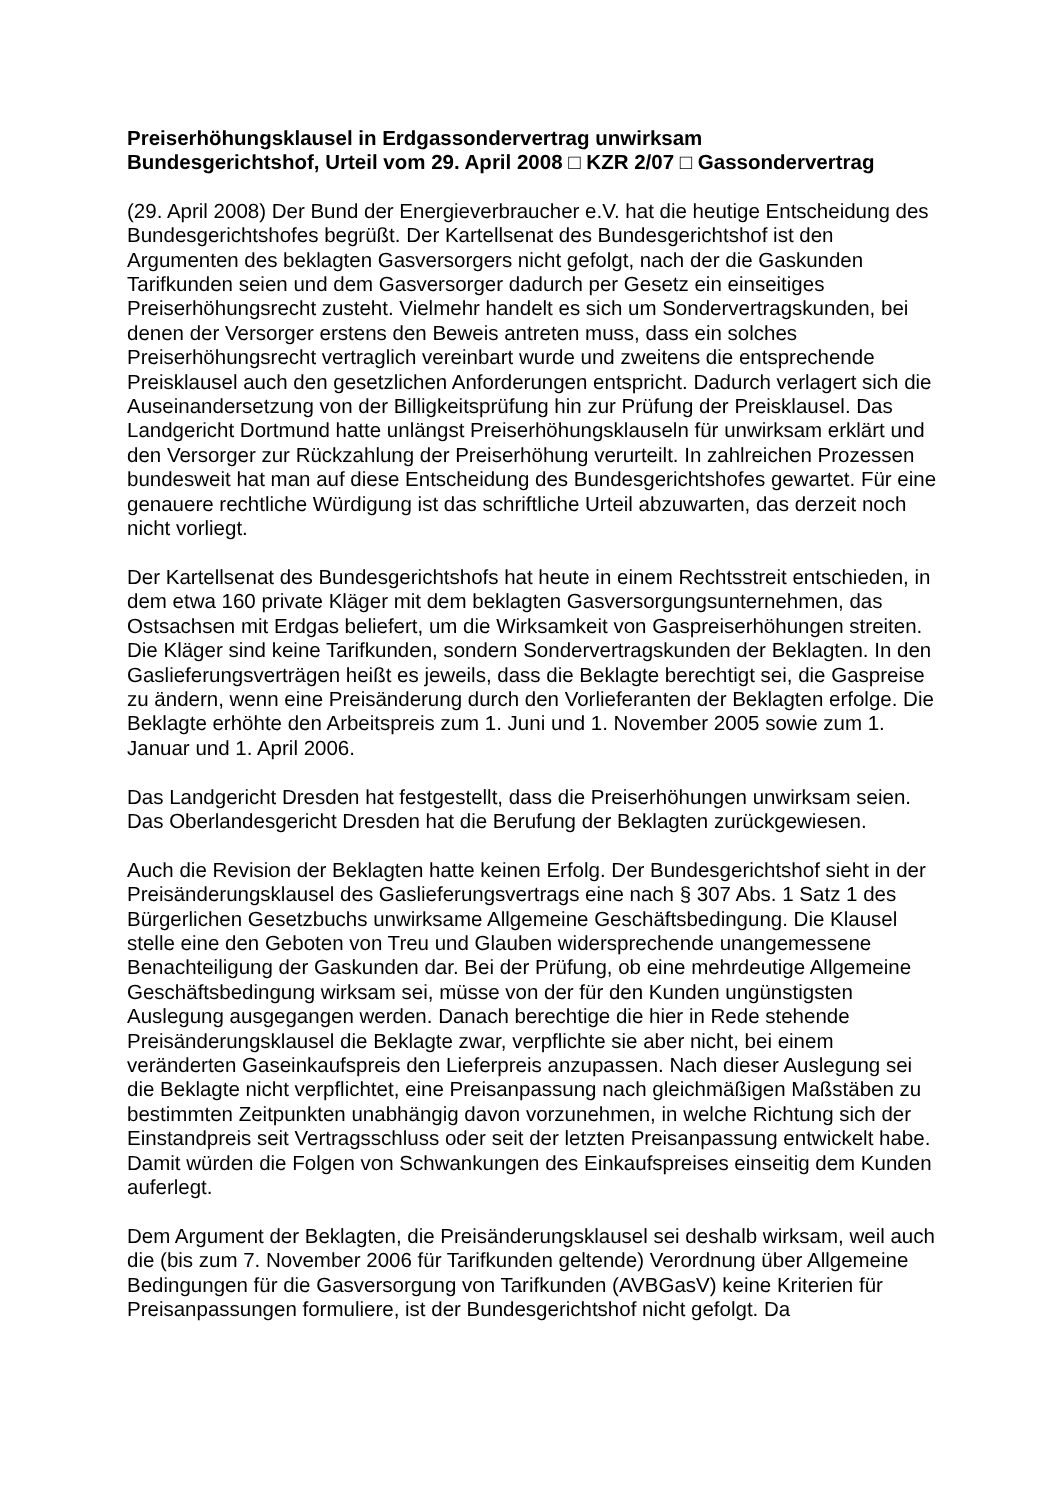Preiserhöhungsklausel in Erdgassondervertrag unwirksam
Bundesgerichtshof, Urteil vom 29. April 2008 □ KZR 2/07 □ Gassondervertrag
(29. April 2008) Der Bund der Energieverbraucher e.V. hat die heutige Entscheidung des Bundesgerichtshofes begrüßt. Der Kartellsenat des Bundesgerichtshof ist den Argumenten des beklagten Gasversorgers nicht gefolgt, nach der die Gaskunden Tarifkunden seien und dem Gasversorger dadurch per Gesetz ein einseitiges Preiserhöhungsrecht zusteht. Vielmehr handelt es sich um Sondervertragskunden, bei denen der Versorger erstens den Beweis antreten muss, dass ein solches Preiserhöhungsrecht vertraglich vereinbart wurde und zweitens die entsprechende Preisklausel auch den gesetzlichen Anforderungen entspricht. Dadurch verlagert sich die Auseinandersetzung von der Billigkeitsprüfung hin zur Prüfung der Preisklausel. Das Landgericht Dortmund hatte unlängst Preiserhöhungsklauseln für unwirksam erklärt und den Versorger zur Rückzahlung der Preiserhöhung verurteilt. In zahlreichen Prozessen bundesweit hat man auf diese Entscheidung des Bundesgerichtshofes gewartet. Für eine genauere rechtliche Würdigung ist das schriftliche Urteil abzuwarten, das derzeit noch nicht vorliegt.
Der Kartellsenat des Bundesgerichtshofs hat heute in einem Rechtsstreit entschieden, in dem etwa 160 private Kläger mit dem beklagten Gasversorgungsunternehmen, das Ostsachsen mit Erdgas beliefert, um die Wirksamkeit von Gaspreiserhöhungen streiten. Die Kläger sind keine Tarifkunden, sondern Sondervertragskunden der Beklagten. In den Gaslieferungsverträgen heißt es jeweils, dass die Beklagte berechtigt sei, die Gaspreise zu ändern, wenn eine Preisänderung durch den Vorlieferanten der Beklagten erfolge. Die Beklagte erhöhte den Arbeitspreis zum 1. Juni und 1. November 2005 sowie zum 1. Januar und 1. April 2006.
Das Landgericht Dresden hat festgestellt, dass die Preiserhöhungen unwirksam seien. Das Oberlandesgericht Dresden hat die Berufung der Beklagten zurückgewiesen.
Auch die Revision der Beklagten hatte keinen Erfolg. Der Bundesgerichtshof sieht in der Preisänderungsklausel des Gaslieferungsvertrags eine nach § 307 Abs. 1 Satz 1 des Bürgerlichen Gesetzbuchs unwirksame Allgemeine Geschäftsbedingung. Die Klausel stelle eine den Geboten von Treu und Glauben widersprechende unangemessene Benachteiligung der Gaskunden dar. Bei der Prüfung, ob eine mehrdeutige Allgemeine Geschäftsbedingung wirksam sei, müsse von der für den Kunden ungünstigsten Auslegung ausgegangen werden. Danach berechtige die hier in Rede stehende Preisänderungsklausel die Beklagte zwar, verpflichte sie aber nicht, bei einem veränderten Gaseinkaufspreis den Lieferpreis anzupassen. Nach dieser Auslegung sei die Beklagte nicht verpflichtet, eine Preisanpassung nach gleichmäßigen Maßstäben zu bestimmten Zeitpunkten unabhängig davon vorzunehmen, in welche Richtung sich der Einstandpreis seit Vertragsschluss oder seit der letzten Preisanpassung entwickelt habe. Damit würden die Folgen von Schwankungen des Einkaufspreises einseitig dem Kunden auferlegt.
Dem Argument der Beklagten, die Preisänderungsklausel sei deshalb wirksam, weil auch die (bis zum 7. November 2006 für Tarifkunden geltende) Verordnung über Allgemeine Bedingungen für die Gasversorgung von Tarifkunden (AVBGasV) keine Kriterien für Preisanpassungen formuliere, ist der Bundesgerichtshof nicht gefolgt. Da